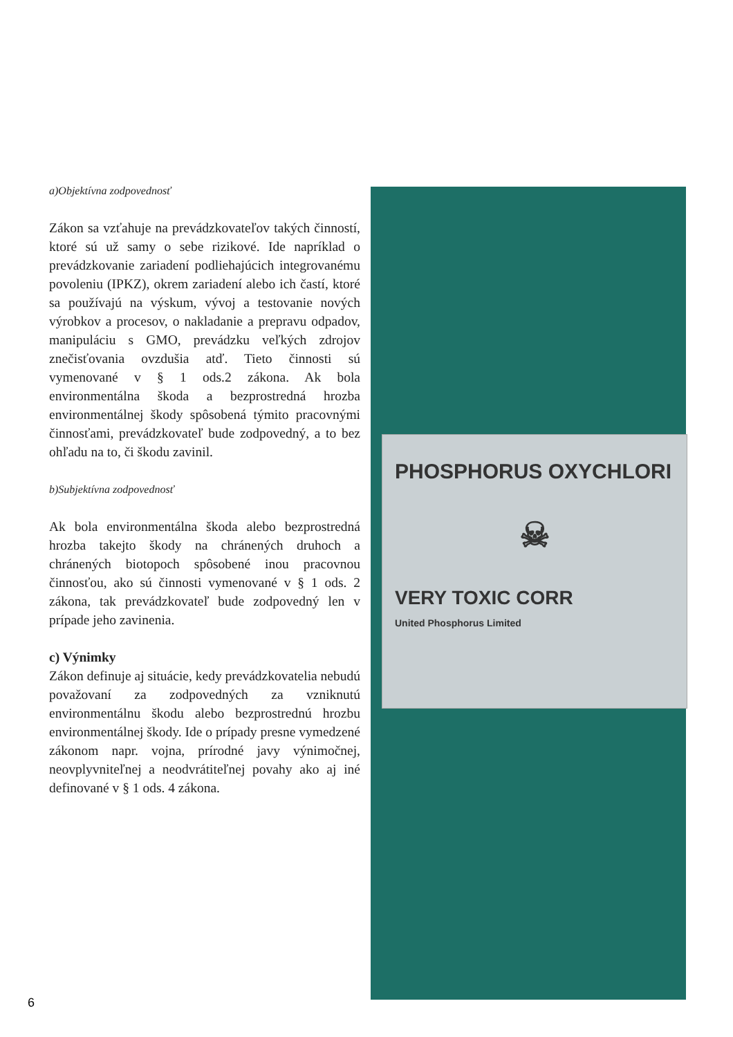a)Objektívna zodpovednosť
Zákon sa vzťahuje na prevádzkovateľov takých činností, ktoré sú už samy o sebe rizikové. Ide napríklad o prevádzkovanie zariadení podliehajúcich integrovanému povoleniu (IPKZ), okrem zariadení alebo ich častí, ktoré sa používajú na výskum, vývoj a testovanie nových výrobkov a procesov, o nakladanie a prepravu odpadov, manipuláciu s GMO, prevádzku veľkých zdrojov znečisťovania ovzdušia atď. Tieto činnosti sú vymenované v § 1 ods.2 zákona. Ak bola environmentálna škoda a bezprostredná hrozba environmentálnej škody spôsobená týmito pracovnými činnosťami, prevádzkovateľ bude zodpovedný, a to bez ohľadu na to, či škodu zavinil.
b)Subjektívna zodpovednosť
Ak bola environmentálna škoda alebo bezprostredná hrozba takejto škody na chránených druhoch a chránených biotopoch spôsobené inou pracovnou činnosťou, ako sú činnosti vymenované v § 1 ods. 2 zákona, tak prevádzkovateľ bude zodpovedný len v prípade jeho zavinenia.
c) Výnimky
Zákon definuje aj situácie, kedy prevádzkovatelia nebudú považovaní za zodpovedných za vzniknutú environmentálnu škodu alebo bezprostrednú hrozbu environmentálnej škody. Ide o prípady presne vymedzené zákonom napr. vojna, prírodné javy výnimočnej, neovplyvniteľnej a neodvrátiteľnej povahy ako aj iné definované v § 1 ods. 4 zákona.
PHOSPHORUS OXYCHLORI
☠
VERY TOXIC CORR
United Phosphorus Limited
6